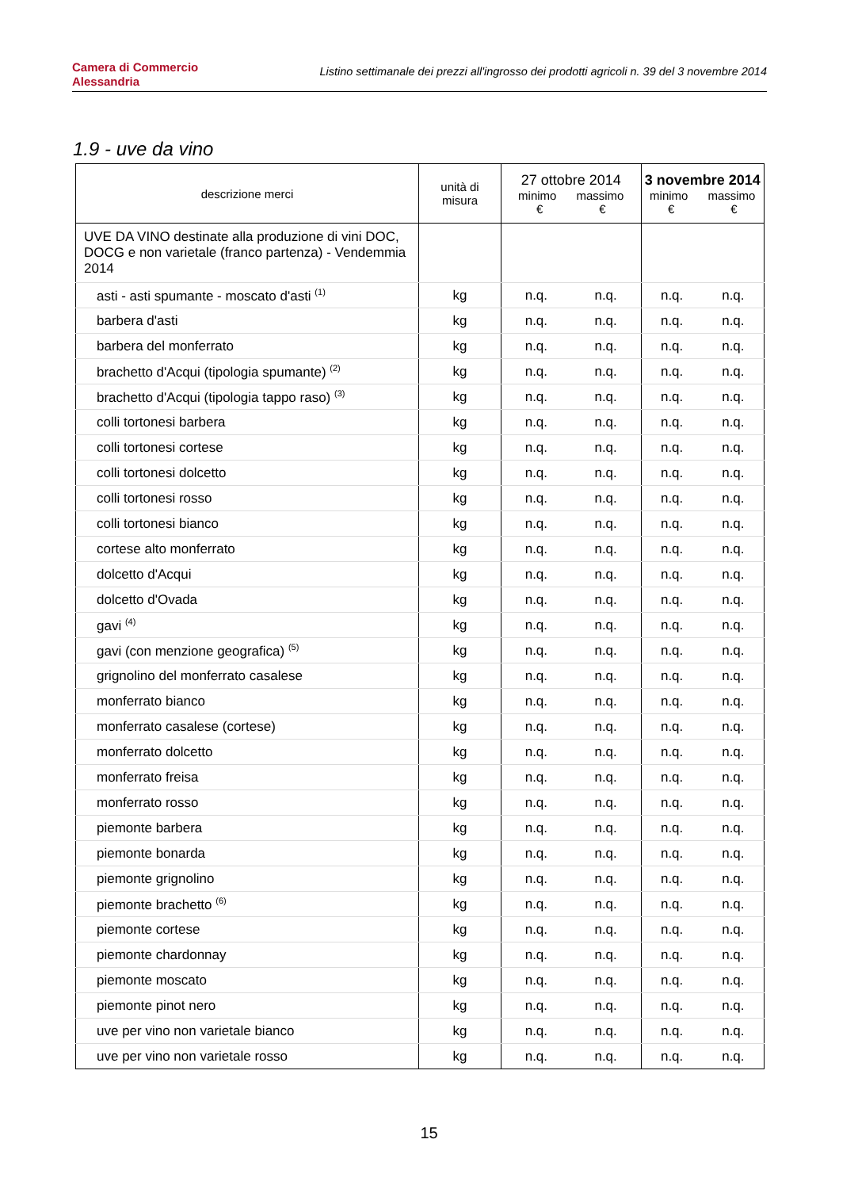Camera di Commercio
Alessandria
Listino settimanale dei prezzi all'ingrosso dei prodotti agricoli n. 39 del 3 novembre 2014
1.9 - uve da vino
| descrizione merci | unità di misura | 27 ottobre 2014 minimo massimo € € | | 3 novembre 2014 minimo massimo € € | |
| --- | --- | --- | --- | --- | --- |
| UVE DA VINO destinate alla produzione di vini DOC, DOCG e non varietale (franco partenza) - Vendemmia 2014 | | | | | |
| asti - asti spumante - moscato d'asti <sup>(1)</sup> | kg | n.q. | n.q. | n.q. | n.q. |
| barbera d'asti | kg | n.q. | n.q. | n.q. | n.q. |
| barbera del monferrato | kg | n.q. | n.q. | n.q. | n.q. |
| brachetto d'Acqui (tipologia spumante) <sup>(2)</sup> | kg | n.q. | n.q. | n.q. | n.q. |
| brachetto d'Acqui (tipologia tappo raso) <sup>(3)</sup> | kg | n.q. | n.q. | n.q. | n.q. |
| colli tortonesi barbera | kg | n.q. | n.q. | n.q. | n.q. |
| colli tortonesi cortese | kg | n.q. | n.q. | n.q. | n.q. |
| colli tortonesi dolcetto | kg | n.q. | n.q. | n.q. | n.q. |
| colli tortonesi rosso | kg | n.q. | n.q. | n.q. | n.q. |
| colli tortonesi bianco | kg | n.q. | n.q. | n.q. | n.q. |
| cortese alto monferrato | kg | n.q. | n.q. | n.q. | n.q. |
| dolcetto d'Acqui | kg | n.q. | n.q. | n.q. | n.q. |
| dolcetto d'Ovada | kg | n.q. | n.q. | n.q. | n.q. |
| gavi <sup>(4)</sup> | kg | n.q. | n.q. | n.q. | n.q. |
| gavi (con menzione geografica) <sup>(5)</sup> | kg | n.q. | n.q. | n.q. | n.q. |
| grignolino del monferrato casalese | kg | n.q. | n.q. | n.q. | n.q. |
| monferrato bianco | kg | n.q. | n.q. | n.q. | n.q. |
| monferrato casalese (cortese) | kg | n.q. | n.q. | n.q. | n.q. |
| monferrato dolcetto | kg | n.q. | n.q. | n.q. | n.q. |
| monferrato freisa | kg | n.q. | n.q. | n.q. | n.q. |
| monferrato rosso | kg | n.q. | n.q. | n.q. | n.q. |
| piemonte barbera | kg | n.q. | n.q. | n.q. | n.q. |
| piemonte bonarda | kg | n.q. | n.q. | n.q. | n.q. |
| piemonte grignolino | kg | n.q. | n.q. | n.q. | n.q. |
| piemonte brachetto <sup>(6)</sup> | kg | n.q. | n.q. | n.q. | n.q. |
| piemonte cortese | kg | n.q. | n.q. | n.q. | n.q. |
| piemonte chardonnay | kg | n.q. | n.q. | n.q. | n.q. |
| piemonte moscato | kg | n.q. | n.q. | n.q. | n.q. |
| piemonte pinot nero | kg | n.q. | n.q. | n.q. | n.q. |
| uve per vino non varietale bianco | kg | n.q. | n.q. | n.q. | n.q. |
| uve per vino non varietale rosso | kg | n.q. | n.q. | n.q. | n.q. |
15